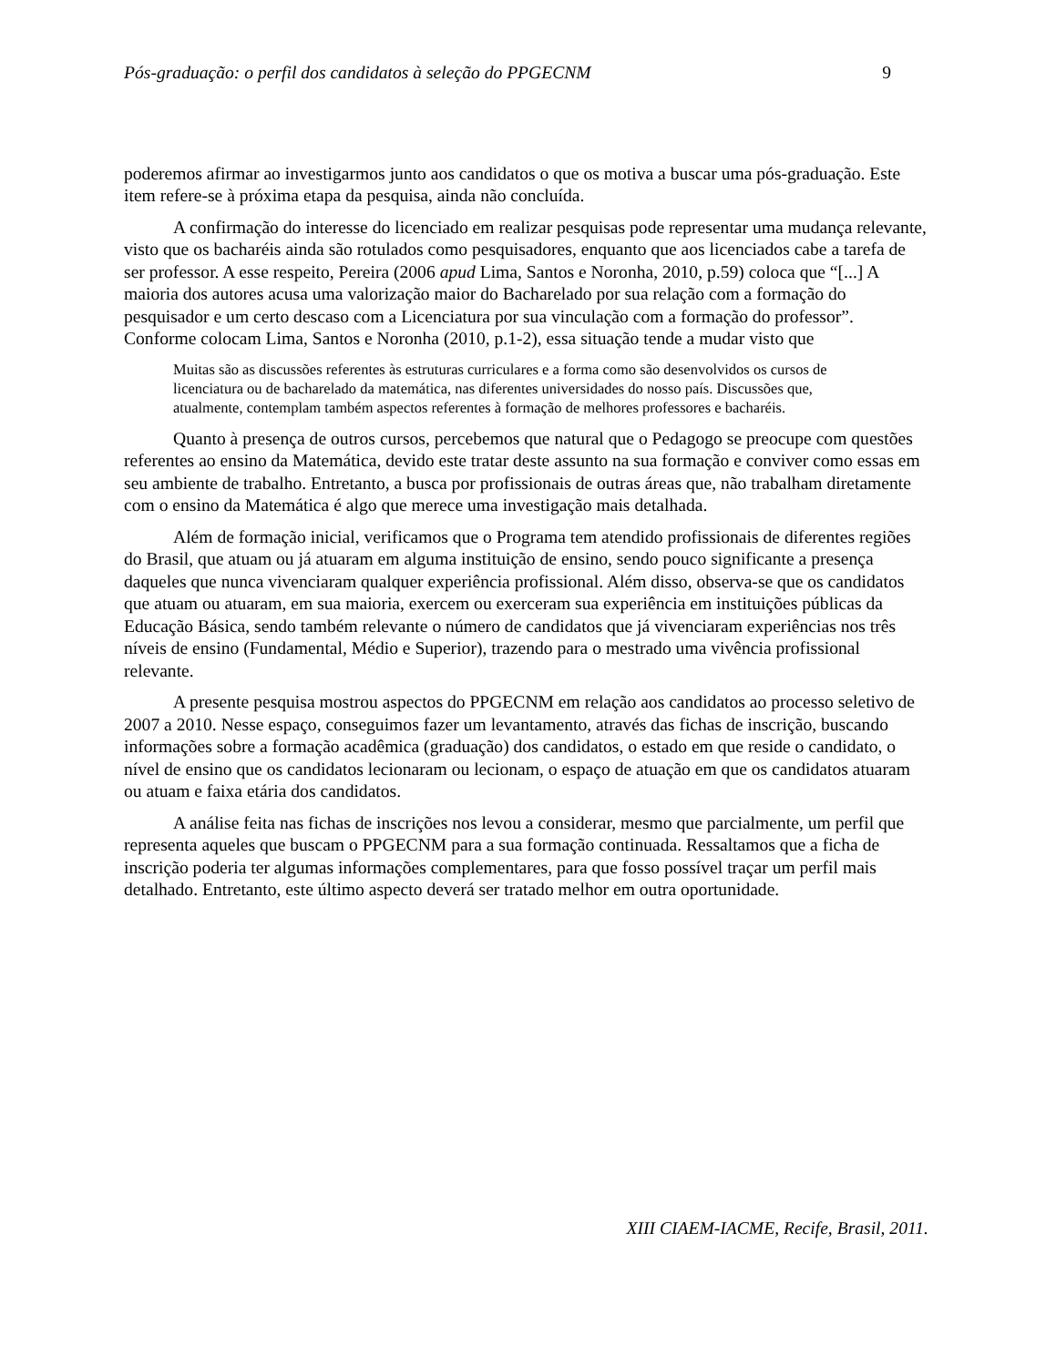Pós-graduação: o perfil dos candidatos à seleção do PPGECNM 9
poderemos afirmar ao investigarmos junto aos candidatos o que os motiva a buscar uma pós-graduação. Este item refere-se à próxima etapa da pesquisa, ainda não concluída.
A confirmação do interesse do licenciado em realizar pesquisas pode representar uma mudança relevante, visto que os bacharéis ainda são rotulados como pesquisadores, enquanto que aos licenciados cabe a tarefa de ser professor. A esse respeito, Pereira (2006 apud Lima, Santos e Noronha, 2010, p.59) coloca que “[...] A maioria dos autores acusa uma valorização maior do Bacharelado por sua relação com a formação do pesquisador e um certo descaso com a Licenciatura por sua vinculação com a formação do professor”. Conforme colocam Lima, Santos e Noronha (2010, p.1-2), essa situação tende a mudar visto que
Muitas são as discussões referentes às estruturas curriculares e a forma como são desenvolvidos os cursos de licenciatura ou de bacharelado da matemática, nas diferentes universidades do nosso país. Discussões que, atualmente, contemplam também aspectos referentes à formação de melhores professores e bacharéis.
Quanto à presença de outros cursos, percebemos que natural que o Pedagogo se preocupe com questões referentes ao ensino da Matemática, devido este tratar deste assunto na sua formação e conviver como essas em seu ambiente de trabalho. Entretanto, a busca por profissionais de outras áreas que, não trabalham diretamente com o ensino da Matemática é algo que merece uma investigação mais detalhada.
Além de formação inicial, verificamos que o Programa tem atendido profissionais de diferentes regiões do Brasil, que atuam ou já atuaram em alguma instituição de ensino, sendo pouco significante a presença daqueles que nunca vivenciaram qualquer experiência profissional. Além disso, observa-se que os candidatos que atuam ou atuaram, em sua maioria, exercem ou exerceram sua experiência em instituições públicas da Educação Básica, sendo também relevante o número de candidatos que já vivenciaram experiências nos três níveis de ensino (Fundamental, Médio e Superior), trazendo para o mestrado uma vivência profissional relevante.
A presente pesquisa mostrou aspectos do PPGECNM em relação aos candidatos ao processo seletivo de 2007 a 2010. Nesse espaço, conseguimos fazer um levantamento, através das fichas de inscrição, buscando informações sobre a formação acadêmica (graduação) dos candidatos, o estado em que reside o candidato, o nível de ensino que os candidatos lecionaram ou lecionam, o espaço de atuação em que os candidatos atuaram ou atuam e faixa etária dos candidatos.
A análise feita nas fichas de inscrições nos levou a considerar, mesmo que parcialmente, um perfil que representa aqueles que buscam o PPGECNM para a sua formação continuada. Ressaltamos que a ficha de inscrição poderia ter algumas informações complementares, para que fosso possível traçar um perfil mais detalhado. Entretanto, este último aspecto deverá ser tratado melhor em outra oportunidade.
XIII CIAEM-IACME, Recife, Brasil, 2011.